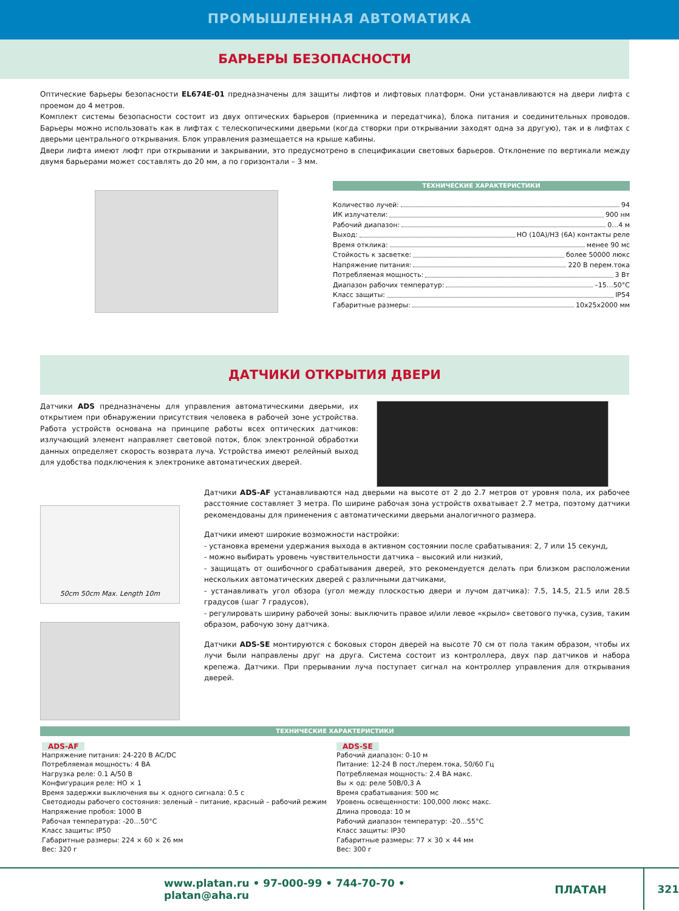ПРОМЫШЛЕННАЯ АВТОМАТИКА
БАРЬЕРЫ БЕЗОПАСНОСТИ
Оптические барьеры безопасности EL674E-01 предназначены для защиты лифтов и лифтовых платформ. Они устанавливаются на двери лифта с проемом до 4 метров.
Комплект системы безопасности состоит из двух оптических барьеров (приемника и передатчика), блока питания и соединительных проводов. Барьеры можно использовать как в лифтах с телескопическими дверьми (когда створки при открывании заходят одна за другую), так и в лифтах с дверьми центрального открывания. Блок управления размещается на крыше кабины.
Двери лифта имеют люфт при открывании и закрывании, это предусмотрено в спецификации световых барьеров. Отклонение по вертикали между двумя барьерами может составлять до 20 мм, а по горизонтали – 3 мм.
ТЕХНИЧЕСКИЕ ХАРАКТЕРИСТИКИ
Количество лучей: 94
ИК излучатели: 900 нм
Рабочий диапазон: 0…4 м
Выход: НО (10А)/НЗ (6А) контакты реле
Время отклика: менее 90 мс
Стойкость к засветке: более 50000 люкс
Напряжение питания: 220 В перем.тока
Потребляемая мощность: 3 Вт
Диапазон рабочих температур: –15…50°С
Класс защиты: IP54
Габаритные размеры: 10x25x2000 мм
ДАТЧИКИ ОТКРЫТИЯ ДВЕРИ
Датчики ADS предназначены для управления автоматическими дверьми, их открытием при обнаружении присутствия человека в рабочей зоне устройства. Работа устройств основана на принципе работы всех оптических датчиков: излучающий элемент направляет световой поток, блок электронной обработки данных определяет скорость возврата луча. Устройства имеют релейный выход для удобства подключения к электронике автоматических дверей.
50cm 50cm Max. Length 10m
Датчики ADS-AF устанавливаются над дверьми на высоте от 2 до 2.7 метров от уровня пола, их рабочее расстояние составляет 3 метра. По ширине рабочая зона устройств охватывает 2.7 метра, поэтому датчики рекомендованы для применения с автоматическими дверьми аналогичного размера.
Датчики имеют широкие возможности настройки:
- установка времени удержания выхода в активном состоянии после срабатывания: 2, 7 или 15 секунд,
- можно выбирать уровень чувствительности датчика – высокий или низкий,
- защищать от ошибочного срабатывания дверей, это рекомендуется делать при близком расположении нескольких автоматических дверей с различными датчиками,
- устанавливать угол обзора (угол между плоскостью двери и лучом датчика): 7.5, 14.5, 21.5 или 28.5 градусов (шаг 7 градусов),
- регулировать ширину рабочей зоны: выключить правое и/или левое «крыло» светового пучка, сузив, таким образом, рабочую зону датчика.
Датчики ADS-SE монтируются с боковых сторон дверей на высоте 70 см от пола таким образом, чтобы их лучи были направлены друг на друга. Система состоит из контроллера, двух пар датчиков и набора крепежа. Датчики. При прерывании луча поступает сигнал на контроллер управления для открывания дверей.
ТЕХНИЧЕСКИЕ ХАРАКТЕРИСТИКИ
ADS-AF
Напряжение питания: 24-220 В AC/DC
Потребляемая мощность: 4 ВА
Нагрузка реле: 0.1 A/50 В
Конфигурация реле: НО × 1
Время задержки выключения вы × одного сигнала: 0.5 с
Светодиоды рабочего состояния: зеленый – питание, красный – рабочий режим
Напряжение пробоя: 1000 В
Рабочая температура: -20…50°С
Класс защиты: IP50
Габаритные размеры: 224 × 60 × 26 мм
Вес: 320 г
ADS-SE
Рабочий диапазон: 0-10 м
Питание: 12-24 В пост./перем.тока, 50/60 Гц
Потребляемая мощность: 2.4 ВА макс.
Вы × од: реле 50В/0,3 А
Время срабатывания: 500 мс
Уровень освещенности: 100,000 люкс макс.
Длина провода: 10 м
Рабочий диапазон температур: -20…55°С
Класс защиты: IP30
Габаритные размеры: 77 × 30 × 44 мм
Вес: 300 г
www.platan.ru • 97-000-99 • 744-70-70 • platan@aha.ru ПЛАТАН 321